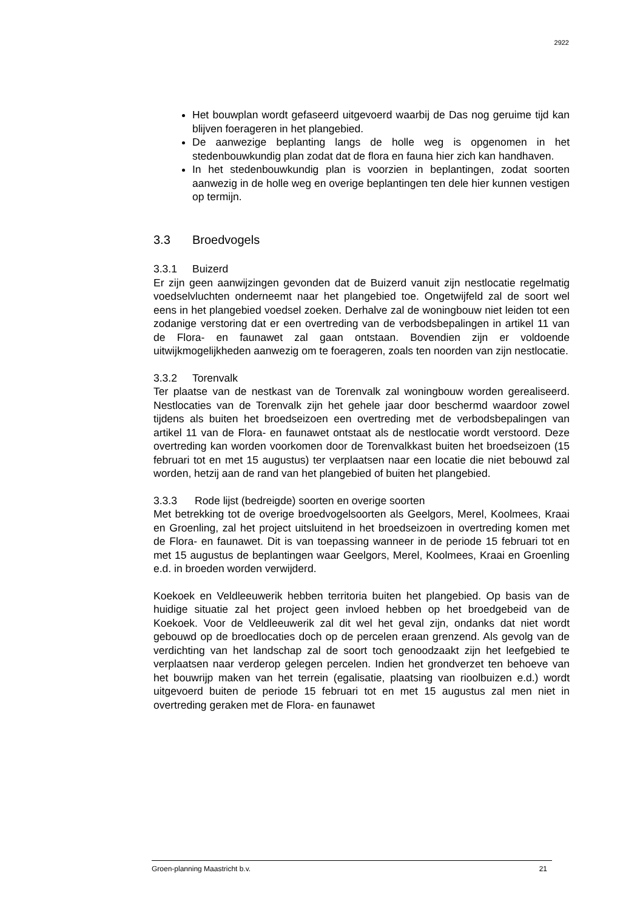2922
Het bouwplan wordt gefaseerd uitgevoerd waarbij de Das nog geruime tijd kan blijven foerageren in het plangebied.
De aanwezige beplanting langs de holle weg is opgenomen in het stedenbouwkundig plan zodat dat de flora en fauna hier zich kan handhaven.
In het stedenbouwkundig plan is voorzien in beplantingen, zodat soorten aanwezig in de holle weg en overige beplantingen ten dele hier kunnen vestigen op termijn.
3.3 Broedvogels
3.3.1 Buizerd
Er zijn geen aanwijzingen gevonden dat de Buizerd vanuit zijn nestlocatie regelmatig voedselvluchten onderneemt naar het plangebied toe. Ongetwijfeld zal de soort wel eens in het plangebied voedsel zoeken. Derhalve zal de woningbouw niet leiden tot een zodanige verstoring dat er een overtreding van de verbodsbepalingen in artikel 11 van de Flora- en faunawet zal gaan ontstaan. Bovendien zijn er voldoende uitwijkmogelijkheden aanwezig om te foerageren, zoals ten noorden van zijn nestlocatie.
3.3.2 Torenvalk
Ter plaatse van de nestkast van de Torenvalk zal woningbouw worden gerealiseerd. Nestlocaties van de Torenvalk zijn het gehele jaar door beschermd waardoor zowel tijdens als buiten het broedseizoen een overtreding met de verbodsbepalingen van artikel 11 van de Flora- en faunawet ontstaat als de nestlocatie wordt verstoord. Deze overtreding kan worden voorkomen door de Torenvalkkast buiten het broedseizoen (15 februari tot en met 15 augustus) ter verplaatsen naar een locatie die niet bebouwd zal worden, hetzij aan de rand van het plangebied of buiten het plangebied.
3.3.3 Rode lijst (bedreigde) soorten en overige soorten
Met betrekking tot de overige broedvogelsoorten als Geelgors, Merel, Koolmees, Kraai en Groenling, zal het project uitsluitend in het broedseizoen in overtreding komen met de Flora- en faunawet. Dit is van toepassing wanneer in de periode 15 februari tot en met 15 augustus de beplantingen waar Geelgors, Merel, Koolmees, Kraai en Groenling e.d. in broeden worden verwijderd.
Koekoek en Veldleeuwerik hebben territoria buiten het plangebied. Op basis van de huidige situatie zal het project geen invloed hebben op het broedgebeid van de Koekoek. Voor de Veldleeuwerik zal dit wel het geval zijn, ondanks dat niet wordt gebouwd op de broedlocaties doch op de percelen eraan grenzend. Als gevolg van de verdichting van het landschap zal de soort toch genoodzaakt zijn het leefgebied te verplaatsen naar verderop gelegen percelen. Indien het grondverzet ten behoeve van het bouwrijp maken van het terrein (egalisatie, plaatsing van rioolbuizen e.d.) wordt uitgevoerd buiten de periode 15 februari tot en met 15 augustus zal men niet in overtreding geraken met de Flora- en faunawet
Groen-planning Maastricht b.v. 21